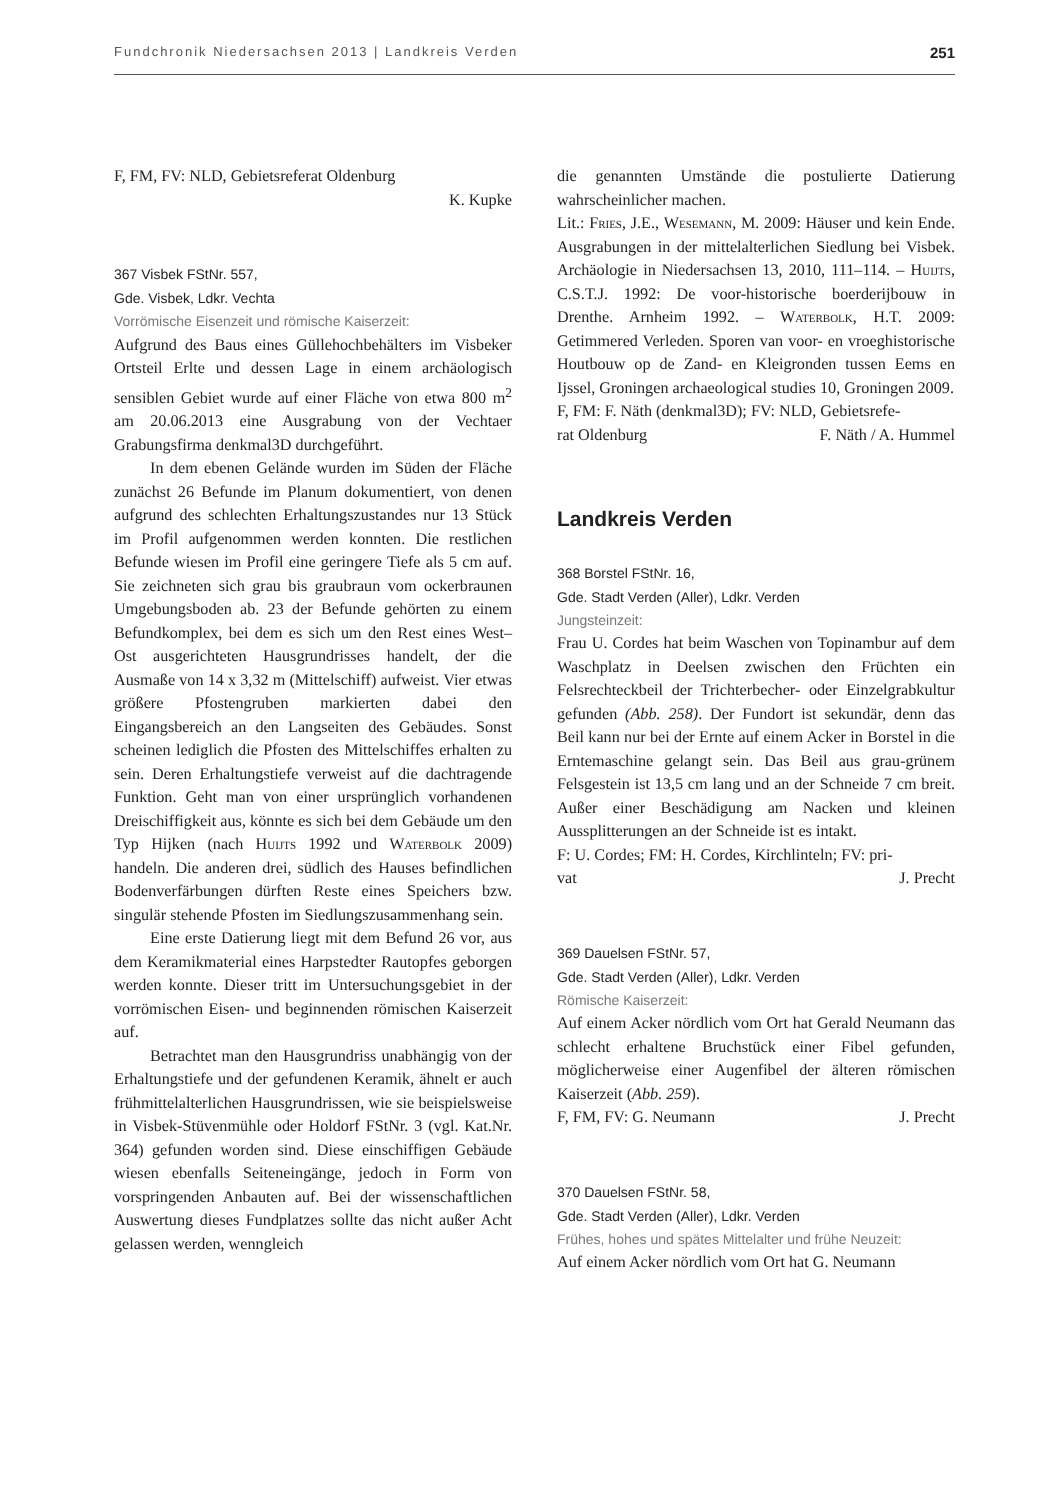Fundchronik Niedersachsen 2013 | Landkreis Verden 251
F, FM, FV: NLD, Gebietsreferat Oldenburg
K. Kupke
367 Visbek FStNr. 557,
Gde. Visbek, Ldkr. Vechta
Vorrömische Eisenzeit und römische Kaiserzeit:
Aufgrund des Baus eines Güllehochbehälters im Visbeker Ortsteil Erlte und dessen Lage in einem archäologisch sensiblen Gebiet wurde auf einer Fläche von etwa 800 m<sup>2</sup> am 20.06.2013 eine Ausgrabung von der Vechtaer Grabungsfirma denkmal3D durchgeführt.
In dem ebenen Gelände wurden im Süden der Fläche zunächst 26 Befunde im Planum dokumentiert, von denen aufgrund des schlechten Erhaltungszustandes nur 13 Stück im Profil aufgenommen werden konnten. Die restlichen Befunde wiesen im Profil eine geringere Tiefe als 5 cm auf. Sie zeichneten sich grau bis graubraun vom ockerbraunen Umgebungsboden ab. 23 der Befunde gehörten zu einem Befundkomplex, bei dem es sich um den Rest eines West–Ost ausgerichteten Hausgrundrisses handelt, der die Ausmaße von 14 x 3,32 m (Mittelschiff) aufweist. Vier etwas größere Pfostengruben markierten dabei den Eingangsbereich an den Langseiten des Gebäudes. Sonst scheinen lediglich die Pfosten des Mittelschiffes erhalten zu sein. Deren Erhaltungstiefe verweist auf die dachtragende Funktion. Geht man von einer ursprünglich vorhandenen Dreischiffigkeit aus, könnte es sich bei dem Gebäude um den Typ Hijken (nach Huijts 1992 und Waterbolk 2009) handeln. Die anderen drei, südlich des Hauses befindlichen Bodenverfärbungen dürften Reste eines Speichers bzw. singulär stehende Pfosten im Siedlungszusammenhang sein.
Eine erste Datierung liegt mit dem Befund 26 vor, aus dem Keramikmaterial eines Harpstedter Rautopfes geborgen werden konnte. Dieser tritt im Untersuchungsgebiet in der vorrömischen Eisen- und beginnenden römischen Kaiserzeit auf.
Betrachtet man den Hausgrundriss unabhängig von der Erhaltungstiefe und der gefundenen Keramik, ähnelt er auch frühmittelalterlichen Hausgrundrissen, wie sie beispielsweise in Visbek-Stüvenmühle oder Holdorf FStNr. 3 (vgl. Kat.Nr. 364) gefunden worden sind. Diese einschiffigen Gebäude wiesen ebenfalls Seiteneingänge, jedoch in Form von vorspringenden Anbauten auf. Bei der wissenschaftlichen Auswertung dieses Fundplatzes sollte das nicht außer Acht gelassen werden, wenngleich
die genannten Umstände die postulierte Datierung wahrscheinlicher machen.
Lit.: Fries, J.E., Wesemann, M. 2009: Häuser und kein Ende. Ausgrabungen in der mittelalterlichen Siedlung bei Visbek. Archäologie in Niedersachsen 13, 2010, 111–114. – Huijts, C.S.T.J. 1992: De voor-historische boerderijbouw in Drenthe. Arnheim 1992. – Waterbolk, H.T. 2009: Getimmered Verleden. Sporen van voor- en vroeghistorische Houtbouw op de Zand- en Kleigronden tussen Eems en Ijssel, Groningen archaeological studies 10, Groningen 2009.
F, FM: F. Näth (denkmal3D); FV: NLD, Gebietsrefe-
rat Oldenburg F. Näth / A. Hummel
Landkreis Verden
368 Borstel FStNr. 16,
Gde. Stadt Verden (Aller), Ldkr. Verden
Jungsteinzeit:
Frau U. Cordes hat beim Waschen von Topinambur auf dem Waschplatz in Deelsen zwischen den Früchten ein Felsrechteckbeil der Trichterbecher- oder Einzelgrabkultur gefunden (Abb. 258). Der Fundort ist sekundär, denn das Beil kann nur bei der Ernte auf einem Acker in Borstel in die Erntemaschine gelangt sein. Das Beil aus grau-grünem Felsgestein ist 13,5 cm lang und an der Schneide 7 cm breit. Außer einer Beschädigung am Nacken und kleinen Aussplitterungen an der Schneide ist es intakt.
F: U. Cordes; FM: H. Cordes, Kirchlinteln; FV: pri-
vat J. Precht
369 Dauelsen FStNr. 57,
Gde. Stadt Verden (Aller), Ldkr. Verden
Römische Kaiserzeit:
Auf einem Acker nördlich vom Ort hat Gerald Neumann das schlecht erhaltene Bruchstück einer Fibel gefunden, möglicherweise einer Augenfibel der älteren römischen Kaiserzeit (Abb. 259).
F, FM, FV: G. Neumann J. Precht
370 Dauelsen FStNr. 58,
Gde. Stadt Verden (Aller), Ldkr. Verden
Frühes, hohes und spätes Mittelalter und frühe Neuzeit:
Auf einem Acker nördlich vom Ort hat G. Neumann